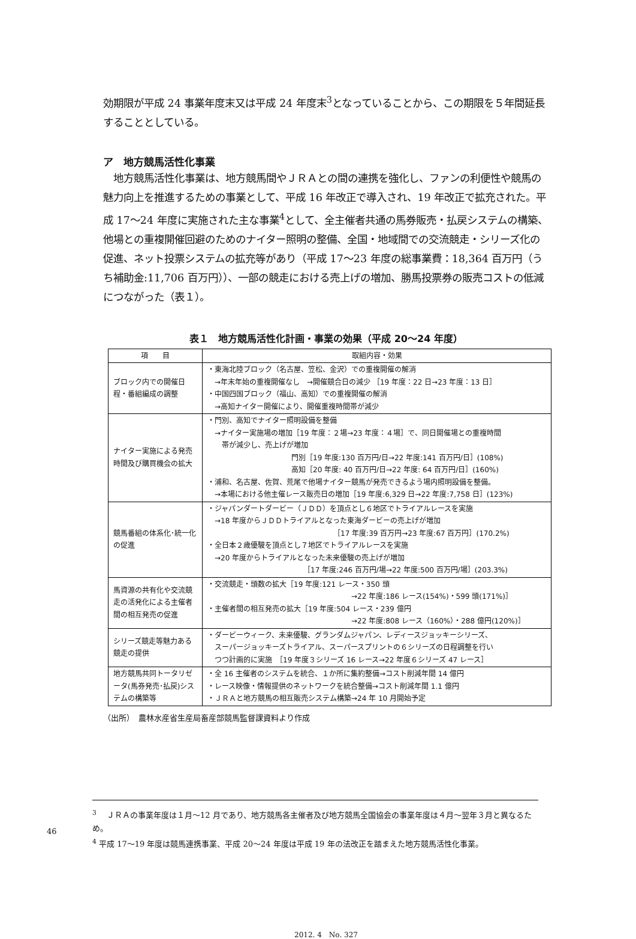効期限が平成 24 事業年度末又は平成 24 年度末<sup>3</sup>となっていることから、この期限を５年間延長することとしている。
ア　地方競馬活性化事業
　地方競馬活性化事業は、地方競馬間やＪＲＡとの間の連携を強化し、ファンの利便性や競馬の魅力向上を推進するための事業として、平成 16 年改正で導入され、19 年改正で拡充された。平成 17～24 年度に実施された主な事業<sup>4</sup>として、全主催者共通の馬券販売・払戻システムの構築、他場との重複開催回避のためのナイター照明の整備、全国・地域間での交流競走・シリーズ化の促進、ネット投票システムの拡充等があり（平成 17～23 年度の総事業費：18,364 百万円（うち補助金:11,706 百万円））、一部の競走における売上げの増加、勝馬投票券の販売コストの低減につながった（表１）。
表１　地方競馬活性化計画・事業の効果（平成 20～24 年度）
| 項 目 | 取組内容・効果 |
| --- | --- |
| ブロック内での開催日程・番組編成の調整 | ・東海北陸ブロック（名古屋、笠松、金沢）での重複開催の解消 →年末年始の重複開催なし →開催競合日の減少 ［19 年度：22 日→23 年度：13 日］ ・中国四国ブロック（福山、高知）での重複開催の解消 →高知ナイター開催により、開催重複時間帯が減少 |
| ナイター実施による発売時間及び購買機会の拡大 | ・門別、高知でナイター照明設備を整備 →ナイター実施場の増加［19 年度：２場→23 年度：４場］で、同日開催場との重複時間 帯が減少し、売上げが増加 門別［19 年度:130 百万円/日→22 年度:141 百万円/日］(108%) 高知［20 年度: 40 百万円/日→22 年度: 64 百万円/日］(160%) ・浦和、名古屋、佐賀、荒尾で他場ナイター競馬が発売できるよう場内照明設備を整備。 →本場における他主催レース販売日の増加［19 年度:6,329 日→22 年度:7,758 日］(123%) |
| 競馬番組の体系化･統一化の促進 | ・ジャパンダートダービー（ＪＤＤ）を頂点とし６地区でトライアルレースを実施 →18 年度からＪＤＤトライアルとなった東海ダービーの売上げが増加 ［17 年度:39 百万円→23 年度:67 百万円］(170.2%) ・全日本２歳優駿を頂点とし７地区でトライアルレースを実施 →20 年度からトライアルとなった未来優駿の売上げが増加 ［17 年度:246 百万円/場→22 年度:500 百万円/場］(203.3%) |
| 馬資源の共有化や交流競走の活発化による主催者間の相互発売の促進 | ・交流競走・頭数の拡大［19 年度:121 レース・350 頭 →22 年度:186 レース(154%)・599 頭(171%)］ ・主催者間の相互発売の拡大［19 年度:504 レース・239 億円 →22 年度:808 レース（160%）・288 億円(120%)］ |
| シリーズ競走等魅力ある競走の提供 | ・ダービーウィーク、未来優駿、グランダムジャパン、レディースジョッキーシリーズ、 スーパージョッキーズトライアル、スーパースプリントの６シリーズの日程調整を行い つつ計画的に実施 ［19 年度３シリーズ 16 レース→22 年度６シリーズ 47 レース］ |
| 地方競馬共同トータリゼータ(馬券発売･払戻)システムの構築等 | ・全 16 主催者のシステムを統合、１か所に集約整備→コスト削減年間 14 億円 ・レース映像・情報提供のネットワークを統合整備→コスト削減年間 1.1 億円 ・ＪＲＡと地方競馬の相互販売システム構築→24 年 10 月開始予定 |
（出所）　農林水産省生産局畜産部競馬監督課資料より作成
<sup>3</sup> 　ＪＲＡの事業年度は１月～12 月であり、地方競馬各主催者及び地方競馬全国協会の事業年度は４月～翌年３月と異なるため。
<sup>4</sup> 平成 17～19 年度は競馬連携事業、平成 20～24 年度は平成 19 年の法改正を踏まえた地方競馬活性化事業。
2012. 4　No. 327
46